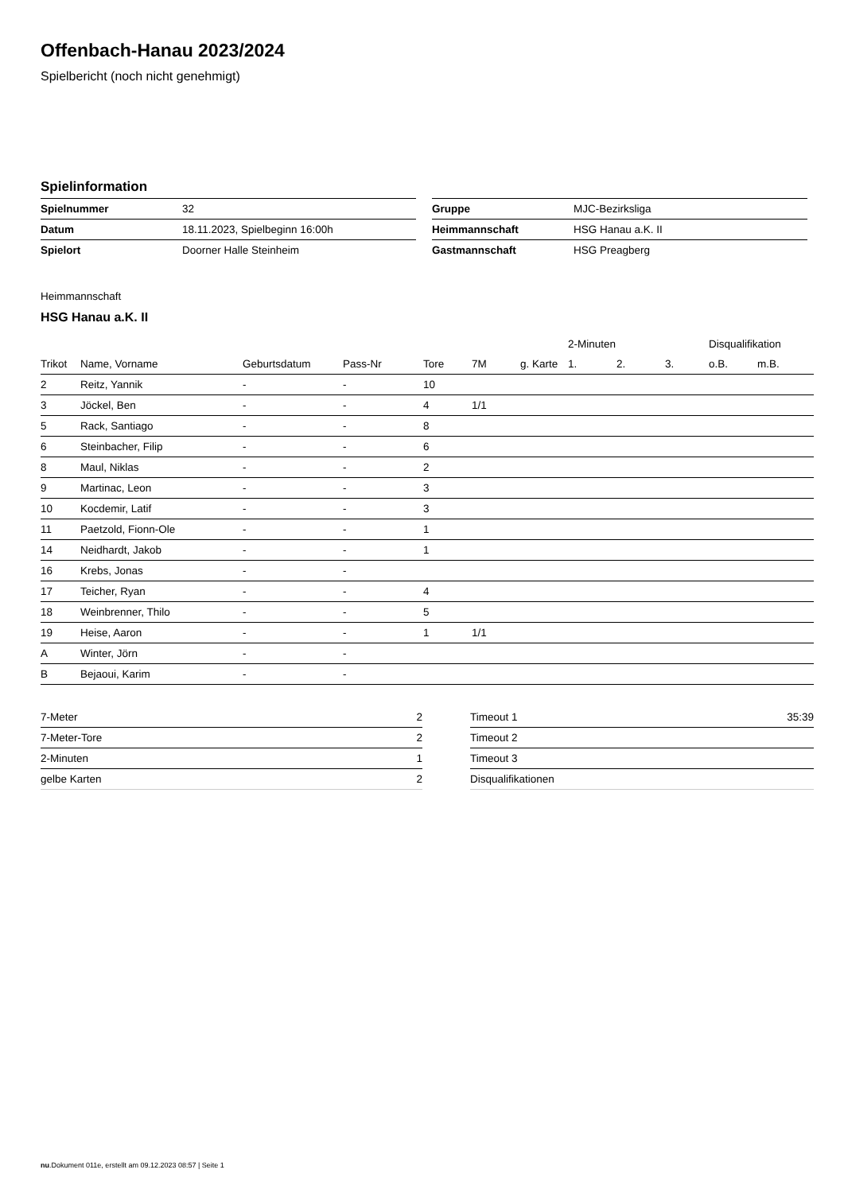Offenbach-Hanau 2023/2024
Spielbericht (noch nicht genehmigt)
Spielinformation
| Spielnummer | 32 |
| Datum | 18.11.2023, Spielbeginn 16:00h |
| Spielort | Doorner Halle Steinheim |
| Gruppe | MJC-Bezirksliga |
| Heimmannschaft | HSG Hanau a.K. II |
| Gastmannschaft | HSG Preagberg |
Heimmannschaft
HSG Hanau a.K. II
| | | | | | | | 2-Minuten | | | Disqualifikation | |
| --- | --- | --- | --- | --- | --- | --- | --- | --- | --- | --- | --- |
| Trikot | Name, Vorname | Geburtsdatum | Pass-Nr | Tore | 7M | g. Karte | 1. | 2. | 3. | o.B. | m.B. |
| 2 | Reitz, Yannik | - | - | 10 | | | | | | | |
| 3 | Jöckel, Ben | - | - | 4 | 1/1 | | | | | | |
| 5 | Rack, Santiago | - | - | 8 | | | | | | | |
| 6 | Steinbacher, Filip | - | - | 6 | | | | | | | |
| 8 | Maul, Niklas | - | - | 2 | | | | | | | |
| 9 | Martinac, Leon | - | - | 3 | | | | | | | |
| 10 | Kocdemir, Latif | - | - | 3 | | | | | | | |
| 11 | Paetzold, Fionn-Ole | - | - | 1 | | | | | | | |
| 14 | Neidhardt, Jakob | - | - | 1 | | | | | | | |
| 16 | Krebs, Jonas | - | - | | | | | | | | |
| 17 | Teicher, Ryan | - | - | 4 | | | | | | | |
| 18 | Weinbrenner, Thilo | - | - | 5 | | | | | | | |
| 19 | Heise, Aaron | - | - | 1 | 1/1 | | | | | | |
| A | Winter, Jörn | - | - | | | | | | | | |
| B | Bejaoui, Karim | - | - | | | | | | | | |
| 7-Meter | 2 |
| 7-Meter-Tore | 2 |
| 2-Minuten | 1 |
| gelbe Karten | 2 |
| Timeout 1 | 35:39 |
| Timeout 2 | |
| Timeout 3 | |
| Disqualifikationen | |
nu.Dokument 011e, erstellt am 09.12.2023 08:57 | Seite 1